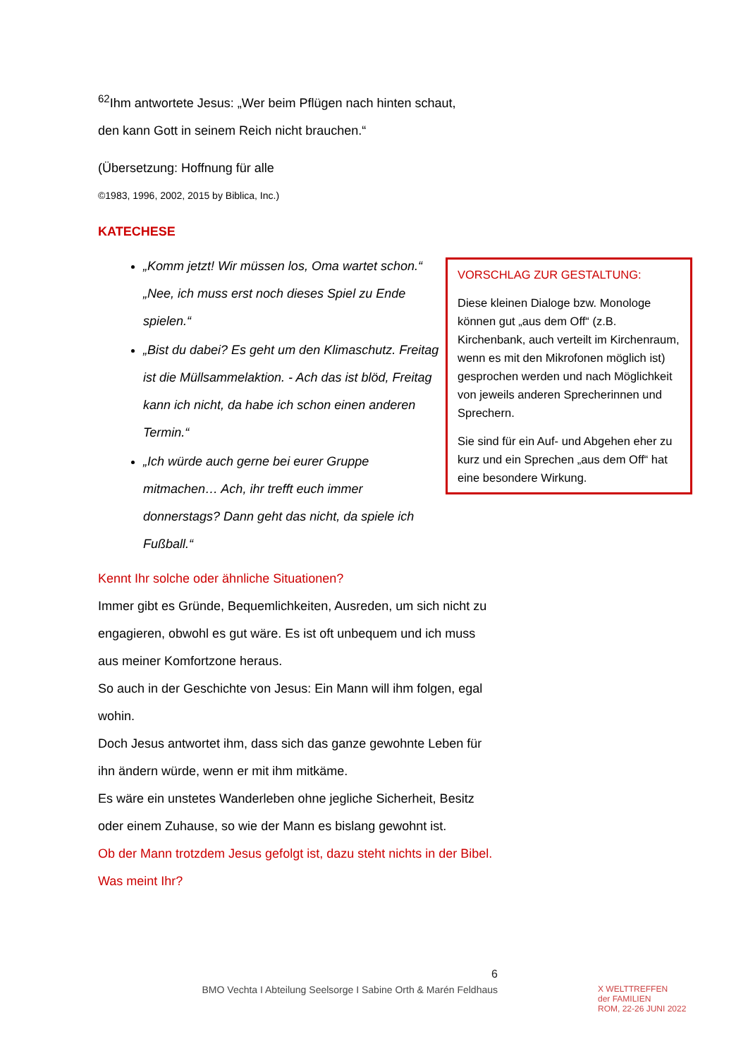<sup>62</sup> Ihm antwortete Jesus: „Wer beim Pflügen nach hinten schaut,
den kann Gott in seinem Reich nicht brauchen.“
(Übersetzung: Hoffnung für alle
©1983, 1996, 2002, 2015 by Biblica, Inc.)
KATECHESE
„Komm jetzt! Wir müssen los, Oma wartet schon.“ „Nee, ich muss erst noch dieses Spiel zu Ende spielen.“
„Bist du dabei? Es geht um den Klimaschutz. Freitag ist die Müllsammelaktion. - Ach das ist blöd, Freitag kann ich nicht, da habe ich schon einen anderen Termin.“
„Ich würde auch gerne bei eurer Gruppe mitmachen… Ach, ihr trefft euch immer donnerstags? Dann geht das nicht, da spiele ich Fußball.“
Kennt Ihr solche oder ähnliche Situationen?
Immer gibt es Gründe, Bequemlichkeiten, Ausreden, um sich nicht zu engagieren, obwohl es gut wäre. Es ist oft unbequem und ich muss aus meiner Komfortzone heraus.
So auch in der Geschichte von Jesus: Ein Mann will ihm folgen, egal wohin.
Doch Jesus antwortet ihm, dass sich das ganze gewohnte Leben für ihn ändern würde, wenn er mit ihm mitkäme.
Es wäre ein unstetes Wanderleben ohne jegliche Sicherheit, Besitz oder einem Zuhause, so wie der Mann es bislang gewohnt ist.
Ob der Mann trotzdem Jesus gefolgt ist, dazu steht nichts in der Bibel. Was meint Ihr?
VORSCHLAG ZUR GESTALTUNG:
Diese kleinen Dialoge bzw. Monologe können gut „aus dem Off“ (z.B. Kirchenbank, auch verteilt im Kirchenraum, wenn es mit den Mikrofonen möglich ist) gesprochen werden und nach Möglichkeit von jeweils anderen Sprecherinnen und Sprechern.
Sie sind für ein Auf- und Abgehen eher zu kurz und ein Sprechen „aus dem Off“ hat eine besondere Wirkung.
6
BMO Vechta I Abteilung Seelsorge I Sabine Orth & Marén Feldhaus
X WELTTREFFEN
der FAMILIEN
ROM, 22-26 JUNI 2022